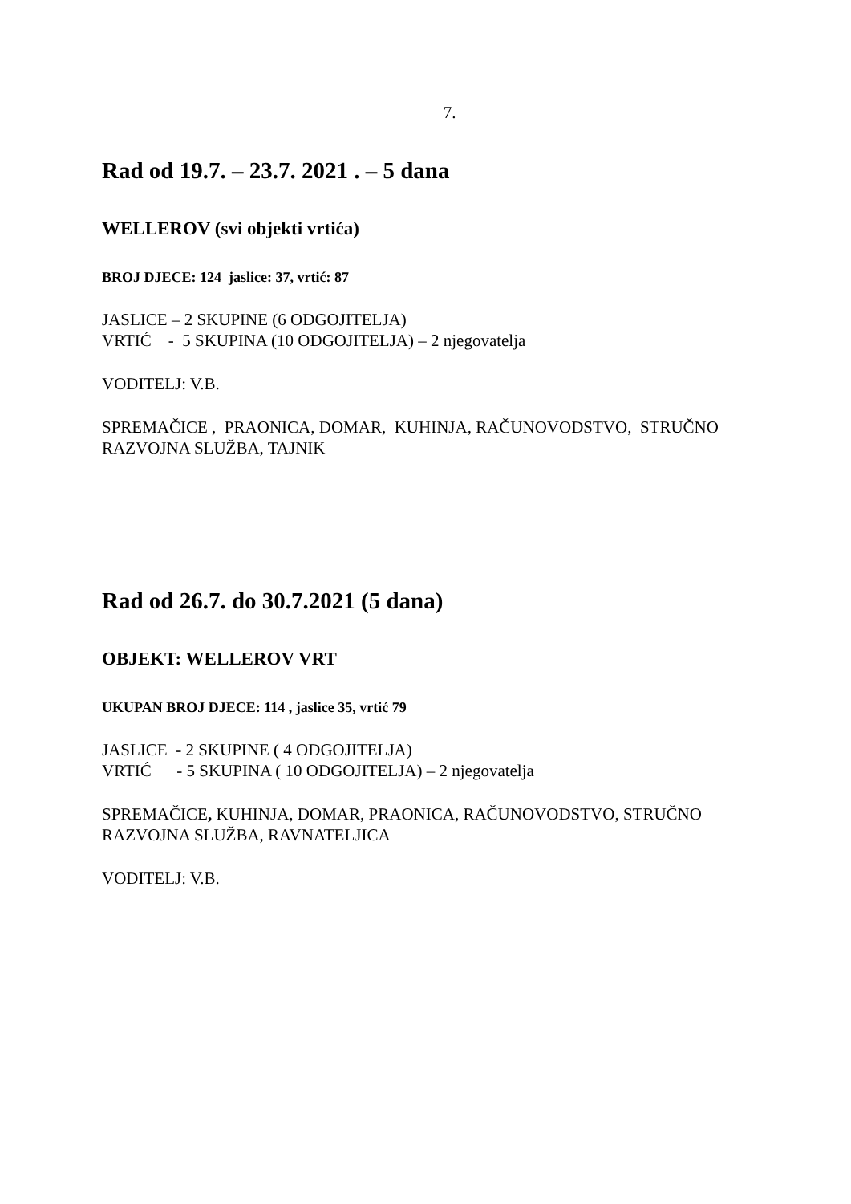7.
Rad od 19.7. – 23.7. 2021 . – 5 dana
WELLEROV (svi objekti vrtića)
BROJ DJECE: 124 jaslice: 37, vrtić: 87
JASLICE – 2 SKUPINE (6 ODGOJITELJA)
VRTIĆ - 5 SKUPINA (10 ODGOJITELJA) – 2 njegovatelja
VODITELJ: V.B.
SPREMAČICE , PRAONICA, DOMAR, KUHINJA, RAČUNOVODSTVO, STRUČNO RAZVOJNA SLUŽBA, TAJNIK
Rad od 26.7. do 30.7.2021 (5 dana)
OBJEKT: WELLEROV VRT
UKUPAN BROJ DJECE: 114 , jaslice 35, vrtić 79
JASLICE - 2 SKUPINE ( 4 ODGOJITELJA)
VRTIĆ - 5 SKUPINA ( 10 ODGOJITELJA) – 2 njegovatelja
SPREMAČICE, KUHINJA, DOMAR, PRAONICA, RAČUNOVODSTVO, STRUČNO RAZVOJNA SLUŽBA, RAVNATELJICA
VODITELJ: V.B.